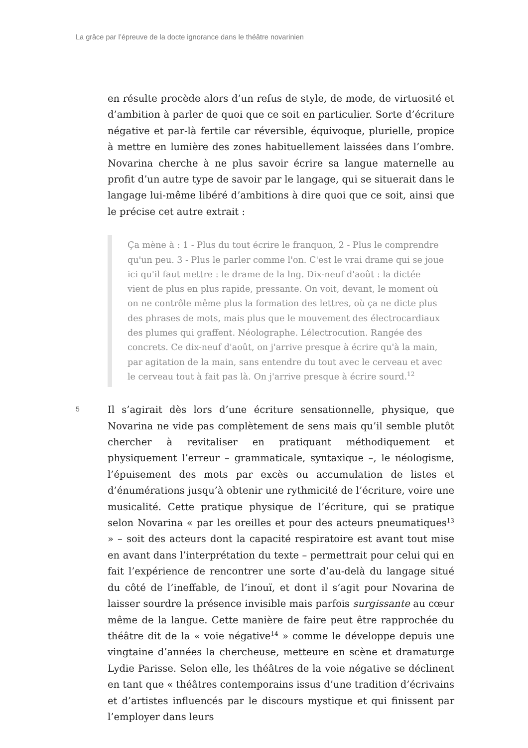La grâce par l’épreuve de la docte ignorance dans le théâtre novarinien
en résulte procède alors d’un refus de style, de mode, de virtuosité et d’ambition à parler de quoi que ce soit en particulier. Sorte d’écriture négative et par-là fertile car réversible, équivoque, plurielle, propice à mettre en lumière des zones habituellement laissées dans l’ombre. Novarina cherche à ne plus savoir écrire sa langue maternelle au profit d’un autre type de savoir par le langage, qui se situerait dans le langage lui-même libéré d’ambitions à dire quoi que ce soit, ainsi que le précise cet autre extrait :
Ça mène à : 1 - Plus du tout écrire le franquon, 2 - Plus le comprendre qu'un peu. 3 - Plus le parler comme l'on. C'est le vrai drame qui se joue ici qu'il faut mettre : le drame de la lng. Dix-neuf d'août : la dictée vient de plus en plus rapide, pressante. On voit, devant, le moment où on ne contrôle même plus la formation des lettres, où ça ne dicte plus des phrases de mots, mais plus que le mouvement des électrocardiaux des plumes qui graffent. Néolographe. Lélectrocution. Rangée des concrets. Ce dix-neuf d'août, on j'arrive presque à écrire qu'à la main, par agitation de la main, sans entendre du tout avec le cerveau et avec le cerveau tout à fait pas là. On j'arrive presque à écrire sourd.<sup>12</sup>
5
Il s’agirait dès lors d’une écriture sensationnelle, physique, que Novarina ne vide pas complètement de sens mais qu’il semble plutôt chercher à revitaliser en pratiquant méthodiquement et physiquement l’erreur – grammaticale, syntaxique –, le néologisme, l’épuisement des mots par excès ou accumulation de listes et d’énumérations jusqu’à obtenir une rythmicité de l’écriture, voire une musicalité. Cette pratique physique de l’écriture, qui se pratique selon Novarina « par les oreilles et pour des acteurs pneumatiques<sup>13</sup> » – soit des acteurs dont la capacité respiratoire est avant tout mise en avant dans l’interprétation du texte – permettrait pour celui qui en fait l’expérience de rencontrer une sorte d’au-delà du langage situé du côté de l’ineffable, de l’inouï, et dont il s’agit pour Novarina de laisser sourdre la présence invisible mais parfois surgissante au cœur même de la langue. Cette manière de faire peut être rapprochée du théâtre dit de la « voie négative<sup>14</sup> » comme le développe depuis une vingtaine d’années la chercheuse, metteure en scène et dramaturge Lydie Parisse. Selon elle, les théâtres de la voie négative se déclinent en tant que « théâtres contemporains issus d’une tradition d’écrivains et d’artistes influencés par le discours mystique et qui finissent par l’employer dans leurs